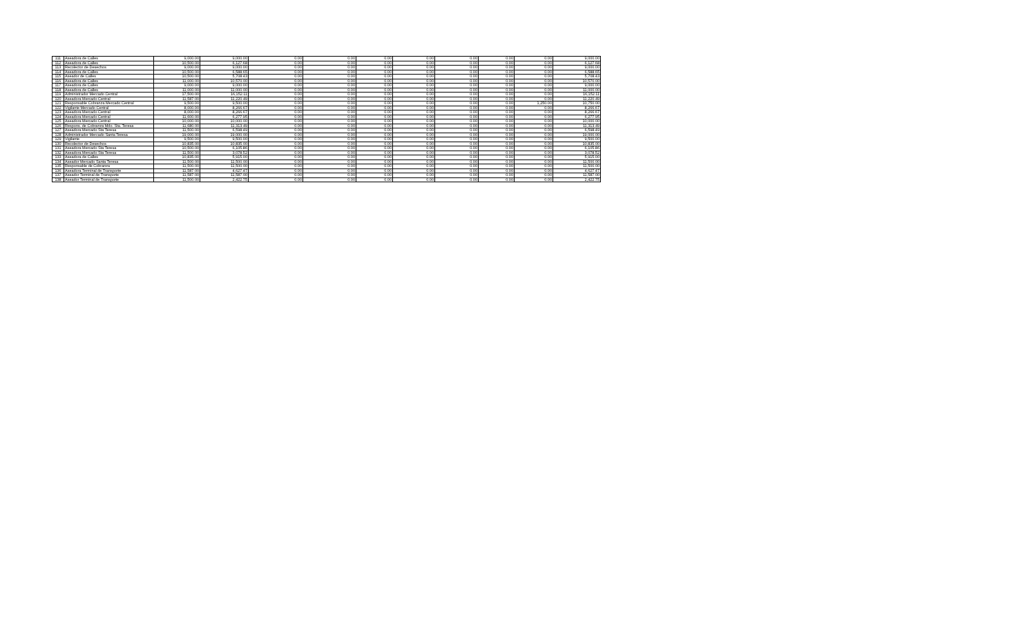| 111 | Aseadora de Calles | 9,000.00 | 9,000.00 | 0.00 | 0.00 | 0.00 | 0.00 | 0.00 | 0.00 | 0.00 | 9,000.00 |
| 112 | Aseadora de Calles | 10,500.00 | 6,127.68 | 0.00 | 0.00 | 0.00 | 0.00 | 0.00 | 0.00 | 0.00 | 6,127.68 |
| 113 | Recolector de Desechos | 9,000.00 | 9,000.00 | 0.00 | 0.00 | 0.00 | 0.00 | 0.00 | 0.00 | 0.00 | 9,000.00 |
| 114 | Aseadora de Calles | 10,500.00 | 6,588.65 | 0.00 | 0.00 | 0.00 | 0.00 | 0.00 | 0.00 | 0.00 | 6,588.65 |
| 115 | Aseador de Calles | 10,500.00 | 5,708.43 | 0.00 | 0.00 | 0.00 | 0.00 | 0.00 | 0.00 | 0.00 | 5,708.43 |
| 116 | Aseadora de Calles | 11,000.00 | 10,570.00 | 0.00 | 0.00 | 0.00 | 0.00 | 0.00 | 0.00 | 0.00 | 10,570.00 |
| 117 | Aseadora de Calles | 9,000.00 | 9,000.00 | 0.00 | 0.00 | 0.00 | 0.00 | 0.00 | 0.00 | 0.00 | 9,000.00 |
| 118 | Aseadora de Calles | 11,000.00 | 11,000.00 | 0.00 | 0.00 | 0.00 | 0.00 | 0.00 | 0.00 | 0.00 | 11,000.00 |
| 119 | Administrador Mercado Central | 17,500.00 | 16,152.11 | 0.00 | 0.00 | 0.00 | 0.00 | 0.00 | 0.00 | 0.00 | 16,152.11 |
| 120 | Aseadora Mercado Central | 11,587.00 | 11,220.49 | 0.00 | 0.00 | 0.00 | 0.00 | 0.00 | 0.00 | 0.00 | 11,220.49 |
| 121 | Responsable Cobranza Mercado Central | 9,500.00 | 9,500.00 | 0.00 | 0.00 | 0.00 | 0.00 | 0.00 | 0.00 | 1,250.00 | 10,750.00 |
| 122 | Vigilante Mercado Central | 8,000.00 | 8,266.67 | 0.00 | 0.00 | 0.00 | 0.00 | 0.00 | 0.00 | 0.00 | 8,266.67 |
| 123 | Aseadora Mercado Central | 8,000.00 | 8,266.67 | 0.00 | 0.00 | 0.00 | 0.00 | 0.00 | 0.00 | 0.00 | 8,266.67 |
| 124 | Aseadora Mercado Central | 11,600.00 | 6,277.95 | 0.00 | 0.00 | 0.00 | 0.00 | 0.00 | 0.00 | 0.00 | 6,277.95 |
| 125 | Aseadora Mercado Central | 10,000.00 | 10,000.00 | 0.00 | 0.00 | 0.00 | 0.00 | 0.00 | 0.00 | 0.00 | 10,000.00 |
| 126 | Respons. de Cobranza Mdo. Sta. Teresa | 11,680.00 | 11,313.49 | 0.00 | 0.00 | 0.00 | 0.00 | 0.00 | 0.00 | 0.00 | 11,313.49 |
| 127 | Aseadora Mercado Sta Teresa | 11,500.00 | 6,598.49 | 0.00 | 0.00 | 0.00 | 0.00 | 0.00 | 0.00 | 0.00 | 6,598.49 |
| 128 | Administrador Mercado Santa Teresa | 19,000.00 | 19,000.00 | 0.00 | 0.00 | 0.00 | 0.00 | 0.00 | 0.00 | 0.00 | 19,000.00 |
| 129 | Vigilante | 9,500.00 | 9,500.00 | 0.00 | 0.00 | 0.00 | 0.00 | 0.00 | 0.00 | 0.00 | 9,500.00 |
| 130 | Recolector de Desechos | 10,835.00 | 10,835.00 | 0.00 | 0.00 | 0.00 | 0.00 | 0.00 | 0.00 | 0.00 | 10,835.00 |
| 131 | Aseadora Mercado Sta Teresa | 10,500.00 | 6,105.86 | 0.00 | 0.00 | 0.00 | 0.00 | 0.00 | 0.00 | 0.00 | 6,105.86 |
| 132 | Aseadora Mercado Sta Teresa | 11,500.00 | 3,078.52 | 0.00 | 0.00 | 0.00 | 0.00 | 0.00 | 0.00 | 0.00 | 3,078.52 |
| 133 | Aseadora de Calles | 10,835.00 | 5,915.00 | 0.00 | 0.00 | 0.00 | 0.00 | 0.00 | 0.00 | 0.00 | 5,915.00 |
| 134 | Aseador Mercado Santa Teresa | 11,500.00 | 11,500.00 | 0.00 | 0.00 | 0.00 | 0.00 | 0.00 | 0.00 | 0.00 | 11,500.00 |
| 135 | Responsable de Cobranza | 11,500.00 | 11,500.00 | 0.00 | 0.00 | 0.00 | 0.00 | 0.00 | 0.00 | 0.00 | 11,500.00 |
| 136 | Aseadora Terminal de Transporte | 11,587.00 | 4,627.47 | 0.00 | 0.00 | 0.00 | 0.00 | 0.00 | 0.00 | 0.00 | 4,627.47 |
| 137 | Aseador Terminal de Transporte | 11,587.00 | 11,587.00 | 0.00 | 0.00 | 0.00 | 0.00 | 0.00 | 0.00 | 0.00 | 11,587.00 |
| 138 | Aseador Terminal de Transporte | 11,500.00 | 2,422.75 | 0.00 | 0.00 | 0.00 | 0.00 | 0.00 | 0.00 | 0.00 | 2,422.75 |